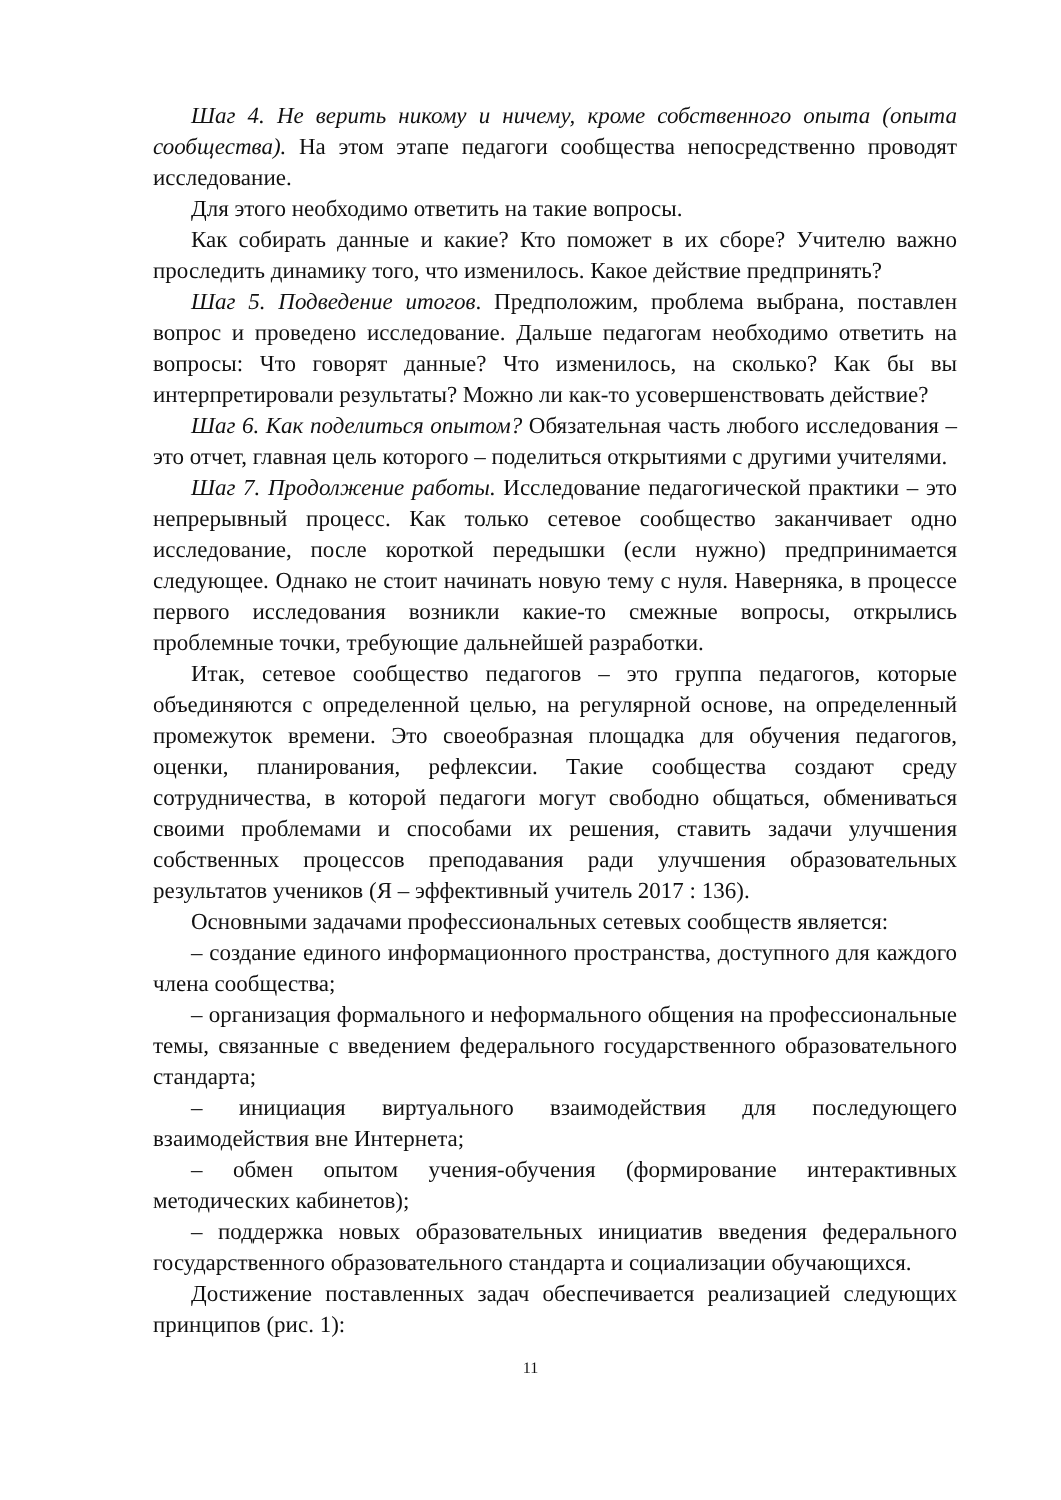Шаг 4. Не верить никому и ничему, кроме собственного опыта (опыта сообщества). На этом этапе педагоги сообщества непосредственно проводят исследование.
Для этого необходимо ответить на такие вопросы.
Как собирать данные и какие? Кто поможет в их сборе? Учителю важно проследить динамику того, что изменилось. Какое действие предпринять?
Шаг 5. Подведение итогов. Предположим, проблема выбрана, поставлен вопрос и проведено исследование. Дальше педагогам необходимо ответить на вопросы: Что говорят данные? Что изменилось, на сколько? Как бы вы интерпретировали результаты? Можно ли как-то усовершенствовать действие?
Шаг 6. Как поделиться опытом? Обязательная часть любого исследования – это отчет, главная цель которого – поделиться открытиями с другими учителями.
Шаг 7. Продолжение работы. Исследование педагогической практики – это непрерывный процесс. Как только сетевое сообщество заканчивает одно исследование, после короткой передышки (если нужно) предпринимается следующее. Однако не стоит начинать новую тему с нуля. Наверняка, в процессе первого исследования возникли какие-то смежные вопросы, открылись проблемные точки, требующие дальнейшей разработки.
Итак, сетевое сообщество педагогов – это группа педагогов, которые объединяются с определенной целью, на регулярной основе, на определенный промежуток времени. Это своеобразная площадка для обучения педагогов, оценки, планирования, рефлексии. Такие сообщества создают среду сотрудничества, в которой педагоги могут свободно общаться, обмениваться своими проблемами и способами их решения, ставить задачи улучшения собственных процессов преподавания ради улучшения образовательных результатов учеников (Я – эффективный учитель 2017 : 136).
Основными задачами профессиональных сетевых сообществ является:
– создание единого информационного пространства, доступного для каждого члена сообщества;
– организация формального и неформального общения на профессиональные темы, связанные с введением федерального государственного образовательного стандарта;
– инициация виртуального взаимодействия для последующего взаимодействия вне Интернета;
– обмен опытом учения-обучения (формирование интерактивных методических кабинетов);
– поддержка новых образовательных инициатив введения федерального государственного образовательного стандарта и социализации обучающихся.
Достижение поставленных задач обеспечивается реализацией следующих принципов (рис. 1):
11